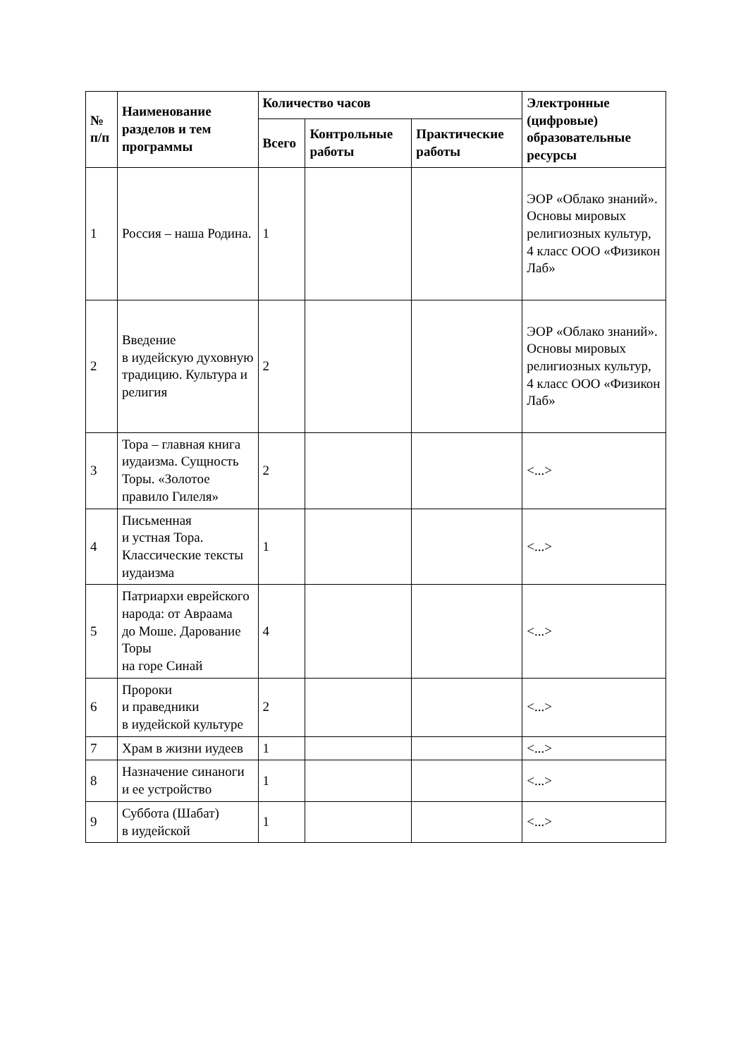| № п/п | Наименование разделов и тем программы | Количество часов | | | Электронные (цифровые) образовательные ресурсы |
| --- | --- | --- | --- | --- | --- |
| | | Всего | Контрольные работы | Практические работы | |
| 1 | Россия – наша Родина. | 1 | | | ЭОР «Облако знаний». Основы мировых религиозных культур, 4 класс ООО «Физикон Лаб» |
| 2 | Введение в иудейскую духовную традицию. Культура и религия | 2 | | | ЭОР «Облако знаний». Основы мировых религиозных культур, 4 класс ООО «Физикон Лаб» |
| 3 | Тора – главная книга иудаизма. Сущность Торы. «Золотое правило Гилеля» | 2 | | | <...> |
| 4 | Письменная и устная Тора. Классические тексты иудаизма | 1 | | | <...> |
| 5 | Патриархи еврейского народа: от Авраама до Моше. Дарование Торы на горе Синай | 4 | | | <...> |
| 6 | Пророки и праведники в иудейской культуре | 2 | | | <...> |
| 7 | Храм в жизни иудеев | 1 | | | <...> |
| 8 | Назначение синаноги и ее устройство | 1 | | | <...> |
| 9 | Суббота (Шабат) в иудейской | 1 | | | <...> |